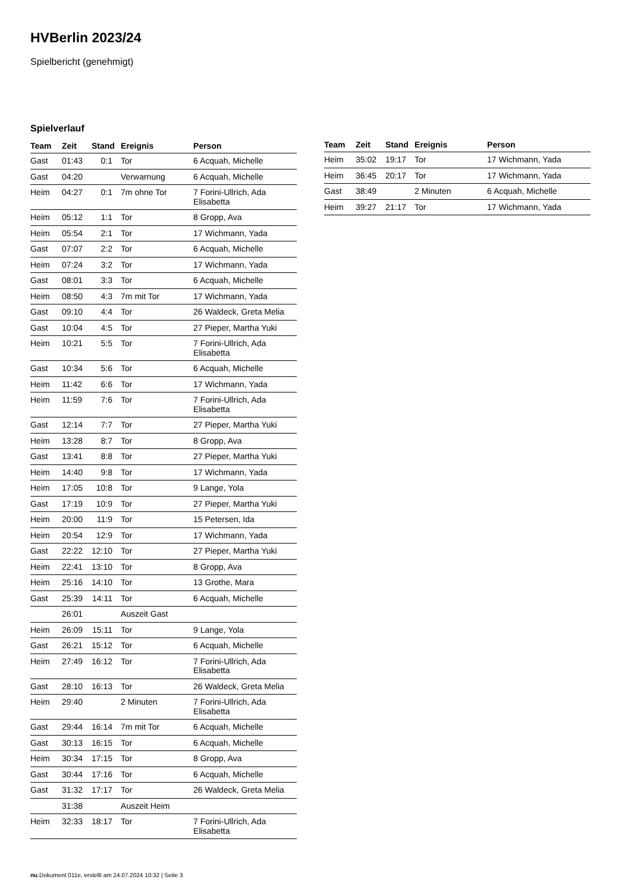HVBerlin 2023/24
Spielbericht (genehmigt)
Spielverlauf
| Team | Zeit | Stand | Ereignis | Person |
| --- | --- | --- | --- | --- |
| Gast | 01:43 | 0:1 | Tor | 6 Acquah, Michelle |
| Gast | 04:20 | | Verwarnung | 6 Acquah, Michelle |
| Heim | 04:27 | 0:1 | 7m ohne Tor | 7 Forini-Ullrich, Ada Elisabetta |
| Heim | 05:12 | 1:1 | Tor | 8 Gropp, Ava |
| Heim | 05:54 | 2:1 | Tor | 17 Wichmann, Yada |
| Gast | 07:07 | 2:2 | Tor | 6 Acquah, Michelle |
| Heim | 07:24 | 3:2 | Tor | 17 Wichmann, Yada |
| Gast | 08:01 | 3:3 | Tor | 6 Acquah, Michelle |
| Heim | 08:50 | 4:3 | 7m mit Tor | 17 Wichmann, Yada |
| Gast | 09:10 | 4:4 | Tor | 26 Waldeck, Greta Melia |
| Gast | 10:04 | 4:5 | Tor | 27 Pieper, Martha Yuki |
| Heim | 10:21 | 5:5 | Tor | 7 Forini-Ullrich, Ada Elisabetta |
| Gast | 10:34 | 5:6 | Tor | 6 Acquah, Michelle |
| Heim | 11:42 | 6:6 | Tor | 17 Wichmann, Yada |
| Heim | 11:59 | 7:6 | Tor | 7 Forini-Ullrich, Ada Elisabetta |
| Gast | 12:14 | 7:7 | Tor | 27 Pieper, Martha Yuki |
| Heim | 13:28 | 8:7 | Tor | 8 Gropp, Ava |
| Gast | 13:41 | 8:8 | Tor | 27 Pieper, Martha Yuki |
| Heim | 14:40 | 9:8 | Tor | 17 Wichmann, Yada |
| Heim | 17:05 | 10:8 | Tor | 9 Lange, Yola |
| Gast | 17:19 | 10:9 | Tor | 27 Pieper, Martha Yuki |
| Heim | 20:00 | 11:9 | Tor | 15 Petersen, Ida |
| Heim | 20:54 | 12:9 | Tor | 17 Wichmann, Yada |
| Gast | 22:22 | 12:10 | Tor | 27 Pieper, Martha Yuki |
| Heim | 22:41 | 13:10 | Tor | 8 Gropp, Ava |
| Heim | 25:16 | 14:10 | Tor | 13 Grothe, Mara |
| Gast | 25:39 | 14:11 | Tor | 6 Acquah, Michelle |
| | 26:01 | | Auszeit Gast | |
| Heim | 26:09 | 15:11 | Tor | 9 Lange, Yola |
| Gast | 26:21 | 15:12 | Tor | 6 Acquah, Michelle |
| Heim | 27:49 | 16:12 | Tor | 7 Forini-Ullrich, Ada Elisabetta |
| Gast | 28:10 | 16:13 | Tor | 26 Waldeck, Greta Melia |
| Heim | 29:40 | | 2 Minuten | 7 Forini-Ullrich, Ada Elisabetta |
| Gast | 29:44 | 16:14 | 7m mit Tor | 6 Acquah, Michelle |
| Gast | 30:13 | 16:15 | Tor | 6 Acquah, Michelle |
| Heim | 30:34 | 17:15 | Tor | 8 Gropp, Ava |
| Gast | 30:44 | 17:16 | Tor | 6 Acquah, Michelle |
| Gast | 31:32 | 17:17 | Tor | 26 Waldeck, Greta Melia |
| | 31:38 | | Auszeit Heim | |
| Heim | 32:33 | 18:17 | Tor | 7 Forini-Ullrich, Ada Elisabetta |
| Team | Zeit | Stand | Ereignis | Person |
| --- | --- | --- | --- | --- |
| Heim | 35:02 | 19:17 | Tor | 17 Wichmann, Yada |
| Heim | 36:45 | 20:17 | Tor | 17 Wichmann, Yada |
| Gast | 38:49 | | 2 Minuten | 6 Acquah, Michelle |
| Heim | 39:27 | 21:17 | Tor | 17 Wichmann, Yada |
nu.Dokument 011e, erstellt am 24.07.2024 10:32 | Seite 3